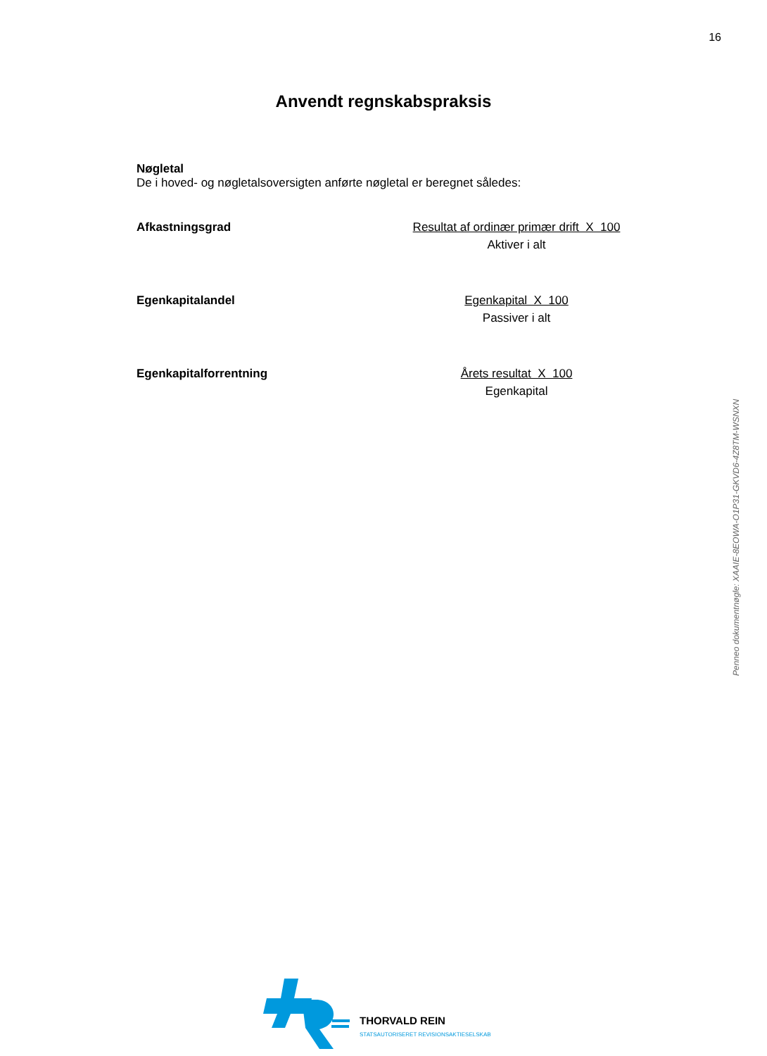16
Anvendt regnskabspraksis
Nøgletal
De i hoved- og nøgletalsoversigten anførte nøgletal er beregnet således:
Afkastningsgrad
Resultat af ordinær primær drift X 100
Aktiver i alt
Egenkapitalandel
Egenkapital X 100
Passiver i alt
Egenkapitalforrentning
Årets resultat X 100
Egenkapital
Penneo dokumentnøgle: XAAIE-8EOWA-O1P31-GKVD6-4Z8TM-WSNXN
THORVALD REIN
STATSAUTORISERET REVISIONSAKTIESELSKAB